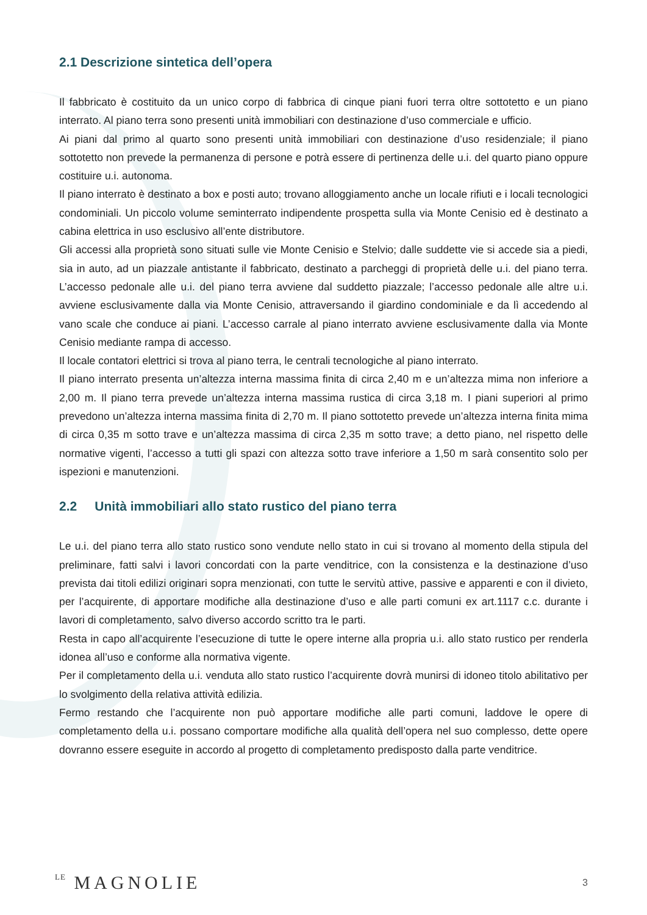2.1 Descrizione sintetica dell’opera
Il fabbricato è costituito da un unico corpo di fabbrica di cinque piani fuori terra oltre sottotetto e un piano interrato. Al piano terra sono presenti unità immobiliari con destinazione d’uso commerciale e ufficio.
Ai piani dal primo al quarto sono presenti unità immobiliari con destinazione d’uso residenziale; il piano sottotetto non prevede la permanenza di persone e potrà essere di pertinenza delle u.i. del quarto piano oppure costituire u.i. autonoma.
Il piano interrato è destinato a box e posti auto; trovano alloggiamento anche un locale rifiuti e i locali tecnologici condominiali. Un piccolo volume seminterrato indipendente prospetta sulla via Monte Cenisio ed è destinato a cabina elettrica in uso esclusivo all’ente distributore.
Gli accessi alla proprietà sono situati sulle vie Monte Cenisio e Stelvio; dalle suddette vie si accede sia a piedi, sia in auto, ad un piazzale antistante il fabbricato, destinato a parcheggi di proprietà delle u.i. del piano terra. L’accesso pedonale alle u.i. del piano terra avviene dal suddetto piazzale; l’accesso pedonale alle altre u.i. avviene esclusivamente dalla via Monte Cenisio, attraversando il giardino condominiale e da lì accedendo al vano scale che conduce ai piani. L’accesso carrale al piano interrato avviene esclusivamente dalla via Monte Cenisio mediante rampa di accesso.
Il locale contatori elettrici si trova al piano terra, le centrali tecnologiche al piano interrato.
Il piano interrato presenta un’altezza interna massima finita di circa 2,40 m e un’altezza mima non inferiore a 2,00 m. Il piano terra prevede un’altezza interna massima rustica di circa 3,18 m. I piani superiori al primo prevedono un’altezza interna massima finita di 2,70 m. Il piano sottotetto prevede un’altezza interna finita mima di circa 0,35 m sotto trave e un’altezza massima di circa 2,35 m sotto trave; a detto piano, nel rispetto delle normative vigenti, l’accesso a tutti gli spazi con altezza sotto trave inferiore a 1,50 m sarà consentito solo per ispezioni e manutenzioni.
2.2 Unità immobiliari allo stato rustico del piano terra
Le u.i. del piano terra allo stato rustico sono vendute nello stato in cui si trovano al momento della stipula del preliminare, fatti salvi i lavori concordati con la parte venditrice, con la consistenza e la destinazione d’uso prevista dai titoli edilizi originari sopra menzionati, con tutte le servitù attive, passive e apparenti e con il divieto, per l’acquirente, di apportare modifiche alla destinazione d’uso e alle parti comuni ex art.1117 c.c. durante i lavori di completamento, salvo diverso accordo scritto tra le parti.
Resta in capo all’acquirente l’esecuzione di tutte le opere interne alla propria u.i. allo stato rustico per renderla idonea all’uso e conforme alla normativa vigente.
Per il completamento della u.i. venduta allo stato rustico l’acquirente dovrà munirsi di idoneo titolo abilitativo per lo svolgimento della relativa attività edilizia.
Fermo restando che l’acquirente non può apportare modifiche alle parti comuni, laddove le opere di completamento della u.i. possano comportare modifiche alla qualità dell’opera nel suo complesso, dette opere dovranno essere eseguite in accordo al progetto di completamento predisposto dalla parte venditrice.
LE MAGNOLIE 3